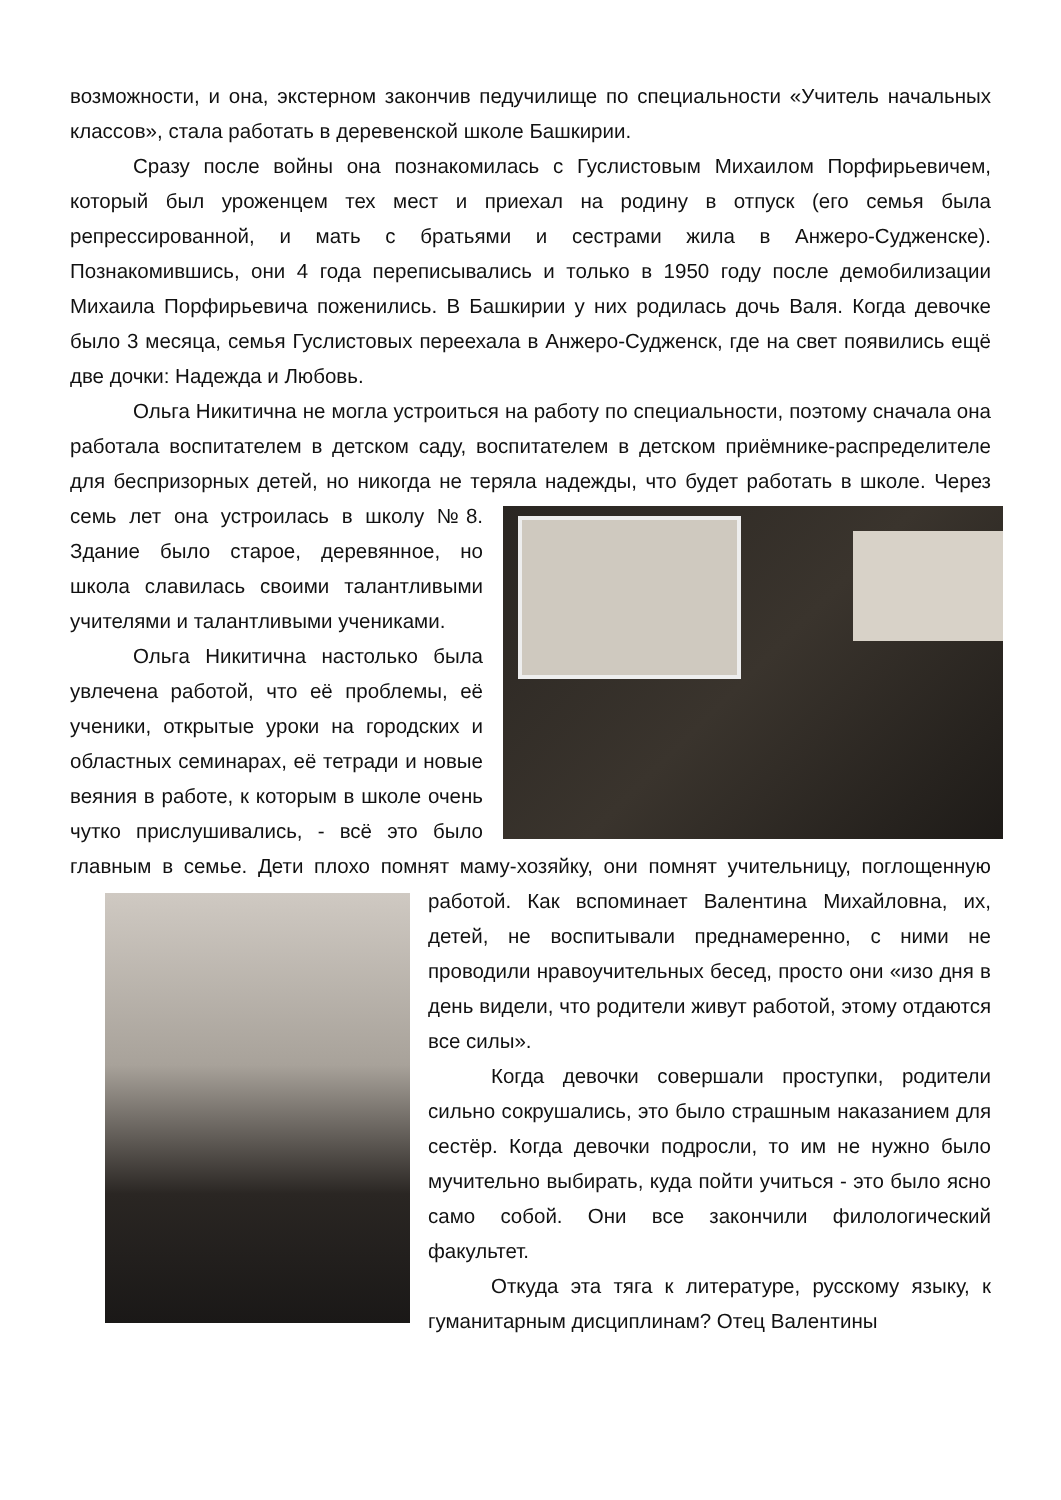возможности, и она, экстерном закончив педучилище по специальности «Учитель начальных классов», стала работать в деревенской школе Башкирии.
Сразу после войны она познакомилась с Гуслистовым Михаилом Порфирьевичем, который был уроженцем тех мест и приехал на родину в отпуск (его семья была репрессированной, и мать с братьями и сестрами жила в Анжеро-Судженске). Познакомившись, они 4 года переписывались и только в 1950 году после демобилизации Михаила Порфирьевича поженились. В Башкирии у них родилась дочь Валя. Когда девочке было 3 месяца, семья Гуслистовых переехала в Анжеро-Судженск, где на свет появились ещё две дочки: Надежда и Любовь.
Ольга Никитична не могла устроиться на работу по специальности, поэтому сначала она работала воспитателем в детском саду, воспитателем в детском приёмнике-распределителе для беспризорных детей, но никогда не теряла надежды, что будет работать в школе. Через семь лет она устроилась в школу №8. Здание было старое, деревянное, но школа славилась своими талантливыми учителями и талантливыми учениками.
Ольга Никитична настолько была увлечена работой, что её проблемы, её ученики, открытые уроки на городских и областных семинарах, её тетради и новые веяния в работе, к которым в школе очень чутко прислушивались, - всё это было главным в семье. Дети плохо помнят маму-хозяйку, они помнят учительницу, поглощенную работой. Как вспоминает Валентина Михайловна, их, детей, не воспитывали преднамеренно, с ними не проводили нравоучительных бесед, просто они «изо дня в день видели, что родители живут работой, этому отдаются все силы».
Когда девочки совершали проступки, родители сильно сокрушались, это было страшным наказанием для сестёр. Когда девочки подросли, то им не нужно было мучительно выбирать, куда пойти учиться - это было ясно само собой. Они все закончили филологический факультет.
Откуда эта тяга к литературе, русскому языку, к гуманитарным дисциплинам? Отец Валентины